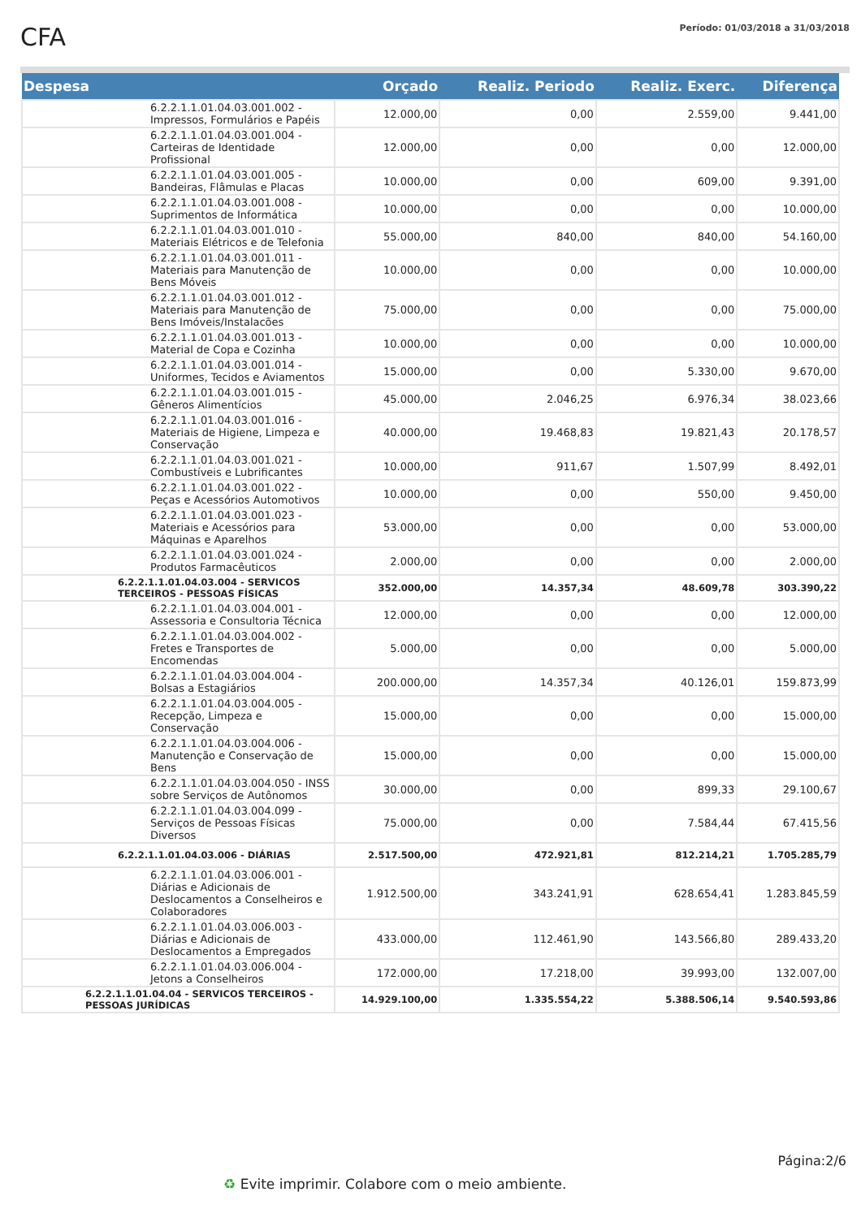CFA
Período: 01/03/2018 a 31/03/2018
| Despesa | Orçado | Realiz. Periodo | Realiz. Exerc. | Diferença |
| --- | --- | --- | --- | --- |
| 6.2.2.1.1.01.04.03.001.002 - Impressos, Formulários e Papéis | 12.000,00 | 0,00 | 2.559,00 | 9.441,00 |
| 6.2.2.1.1.01.04.03.001.004 - Carteiras de Identidade Profissional | 12.000,00 | 0,00 | 0,00 | 12.000,00 |
| 6.2.2.1.1.01.04.03.001.005 - Bandeiras, Flâmulas e Placas | 10.000,00 | 0,00 | 609,00 | 9.391,00 |
| 6.2.2.1.1.01.04.03.001.008 - Suprimentos de Informática | 10.000,00 | 0,00 | 0,00 | 10.000,00 |
| 6.2.2.1.1.01.04.03.001.010 - Materiais Elétricos e de Telefonia | 55.000,00 | 840,00 | 840,00 | 54.160,00 |
| 6.2.2.1.1.01.04.03.001.011 - Materiais para Manutenção de Bens Móveis | 10.000,00 | 0,00 | 0,00 | 10.000,00 |
| 6.2.2.1.1.01.04.03.001.012 - Materiais para Manutenção de Bens Imóveis/Instalacões | 75.000,00 | 0,00 | 0,00 | 75.000,00 |
| 6.2.2.1.1.01.04.03.001.013 - Material de Copa e Cozinha | 10.000,00 | 0,00 | 0,00 | 10.000,00 |
| 6.2.2.1.1.01.04.03.001.014 - Uniformes, Tecidos e Aviamentos | 15.000,00 | 0,00 | 5.330,00 | 9.670,00 |
| 6.2.2.1.1.01.04.03.001.015 - Gêneros Alimentícios | 45.000,00 | 2.046,25 | 6.976,34 | 38.023,66 |
| 6.2.2.1.1.01.04.03.001.016 - Materiais de Higiene, Limpeza e Conservação | 40.000,00 | 19.468,83 | 19.821,43 | 20.178,57 |
| 6.2.2.1.1.01.04.03.001.021 - Combustíveis e Lubrificantes | 10.000,00 | 911,67 | 1.507,99 | 8.492,01 |
| 6.2.2.1.1.01.04.03.001.022 - Peças e Acessórios Automotivos | 10.000,00 | 0,00 | 550,00 | 9.450,00 |
| 6.2.2.1.1.01.04.03.001.023 - Materiais e Acessórios para Máquinas e Aparelhos | 53.000,00 | 0,00 | 0,00 | 53.000,00 |
| 6.2.2.1.1.01.04.03.001.024 - Produtos Farmacêuticos | 2.000,00 | 0,00 | 0,00 | 2.000,00 |
| 6.2.2.1.1.01.04.03.004 - SERVICOS TERCEIROS - PESSOAS FÍSICAS | 352.000,00 | 14.357,34 | 48.609,78 | 303.390,22 |
| 6.2.2.1.1.01.04.03.004.001 - Assessoria e Consultoria Técnica | 12.000,00 | 0,00 | 0,00 | 12.000,00 |
| 6.2.2.1.1.01.04.03.004.002 - Fretes e Transportes de Encomendas | 5.000,00 | 0,00 | 0,00 | 5.000,00 |
| 6.2.2.1.1.01.04.03.004.004 - Bolsas a Estagiários | 200.000,00 | 14.357,34 | 40.126,01 | 159.873,99 |
| 6.2.2.1.1.01.04.03.004.005 - Recepção, Limpeza e Conservação | 15.000,00 | 0,00 | 0,00 | 15.000,00 |
| 6.2.2.1.1.01.04.03.004.006 - Manutenção e Conservação de Bens | 15.000,00 | 0,00 | 0,00 | 15.000,00 |
| 6.2.2.1.1.01.04.03.004.050 - INSS sobre Serviços de Autônomos | 30.000,00 | 0,00 | 899,33 | 29.100,67 |
| 6.2.2.1.1.01.04.03.004.099 - Serviços de Pessoas Físicas Diversos | 75.000,00 | 0,00 | 7.584,44 | 67.415,56 |
| 6.2.2.1.1.01.04.03.006 - DIÁRIAS | 2.517.500,00 | 472.921,81 | 812.214,21 | 1.705.285,79 |
| 6.2.2.1.1.01.04.03.006.001 - Diárias e Adicionais de Deslocamentos a Conselheiros e Colaboradores | 1.912.500,00 | 343.241,91 | 628.654,41 | 1.283.845,59 |
| 6.2.2.1.1.01.04.03.006.003 - Diárias e Adicionais de Deslocamentos a Empregados | 433.000,00 | 112.461,90 | 143.566,80 | 289.433,20 |
| 6.2.2.1.1.01.04.03.006.004 - Jetons a Conselheiros | 172.000,00 | 17.218,00 | 39.993,00 | 132.007,00 |
| 6.2.2.1.1.01.04.04 - SERVICOS TERCEIROS - PESSOAS JURÍDICAS | 14.929.100,00 | 1.335.554,22 | 5.388.506,14 | 9.540.593,86 |
Página:2/6
♻ Evite imprimir. Colabore com o meio ambiente.